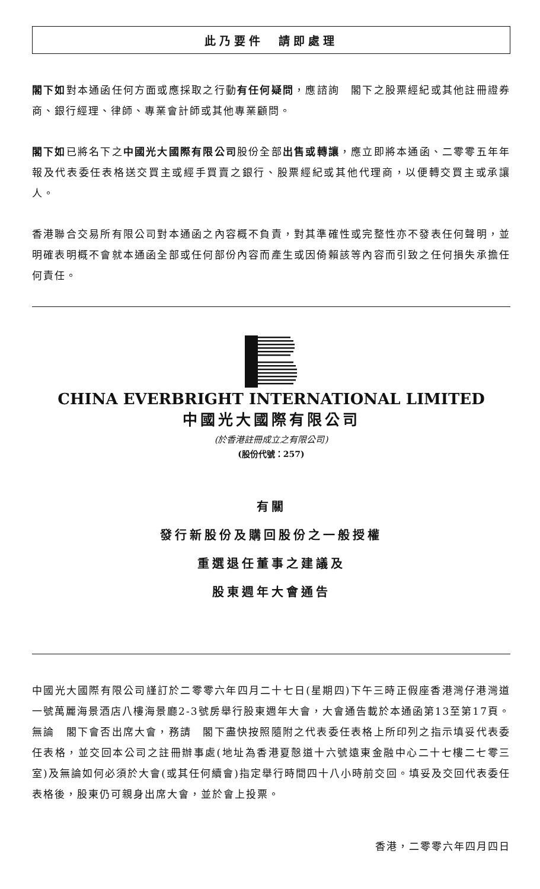此乃要件　請即處理
閣下如對本通函任何方面或應採取之行動有任何疑問，應諮詢　閣下之股票經紀或其他註冊證券商、銀行經理、律師、專業會計師或其他專業顧問。
閣下如已將名下之中國光大國際有限公司股份全部出售或轉讓，應立即將本通函、二零零五年年報及代表委任表格送交買主或經手買賣之銀行、股票經紀或其他代理商，以便轉交買主或承讓人。
香港聯合交易所有限公司對本通函之內容概不負責，對其準確性或完整性亦不發表任何聲明，並明確表明概不會就本通函全部或任何部份內容而產生或因倚賴該等內容而引致之任何損失承擔任何責任。
CHINA EVERBRIGHT INTERNATIONAL LIMITED
中國光大國際有限公司
(於香港註冊成立之有限公司)
(股份代號：257)
有關
發行新股份及購回股份之一般授權
重選退任董事之建議及
股東週年大會通告
中國光大國際有限公司謹訂於二零零六年四月二十七日(星期四)下午三時正假座香港灣仔港灣道一號萬麗海景酒店八樓海景廳2-3號房舉行股東週年大會，大會通告載於本通函第13至第17頁。無論　閣下會否出席大會，務請　閣下盡快按照隨附之代表委任表格上所印列之指示填妥代表委任表格，並交回本公司之註冊辦事處(地址為香港夏慤道十六號遠東金融中心二十七樓二七零三室)及無論如何必須於大會(或其任何續會)指定舉行時間四十八小時前交回。填妥及交回代表委任表格後，股東仍可親身出席大會，並於會上投票。
香港，二零零六年四月四日